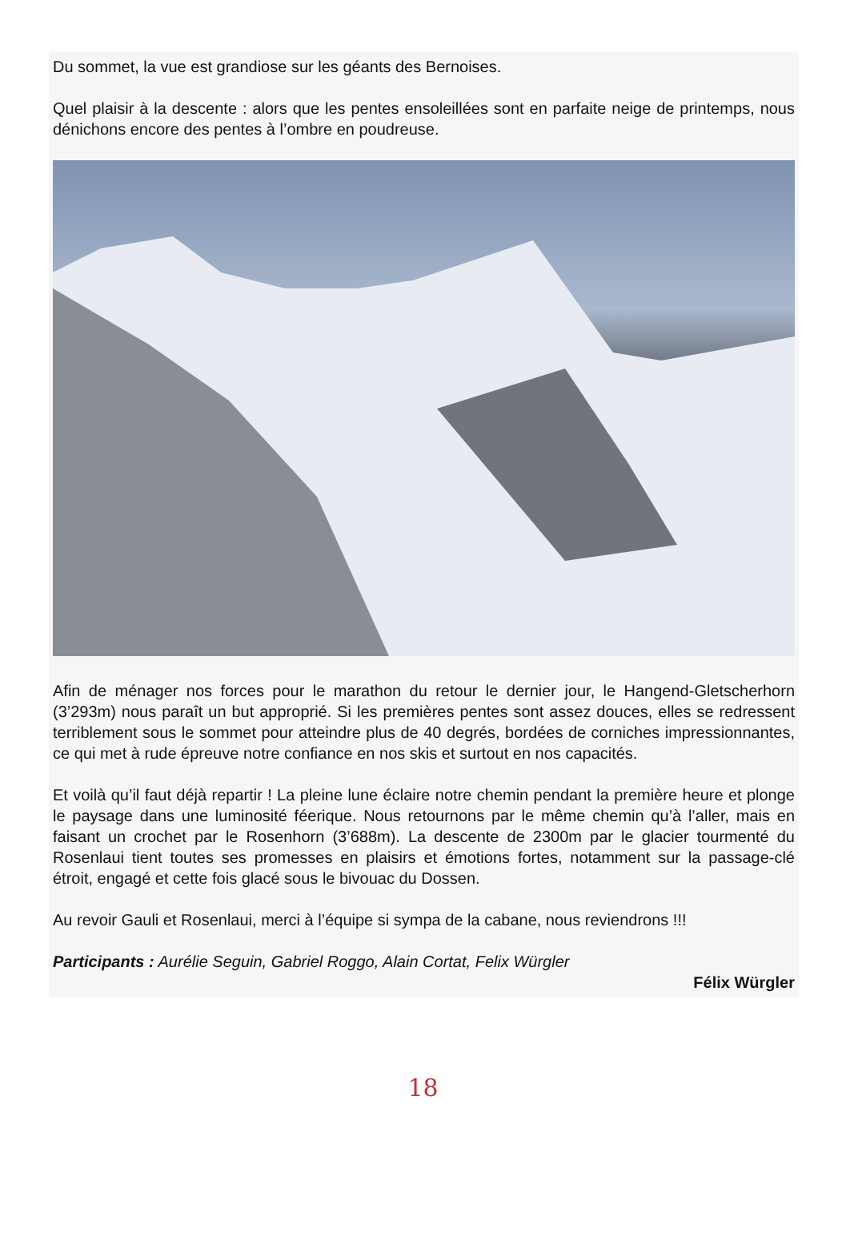Du sommet, la vue est grandiose sur les géants des Bernoises.
Quel plaisir à la descente : alors que les pentes ensoleillées sont en parfaite neige de printemps, nous dénichons encore des pentes à l’ombre en poudreuse.
Afin de ménager nos forces pour le marathon du retour le dernier jour, le Hangend-Gletscherhorn (3’293m) nous paraît un but approprié. Si les premières pentes sont assez douces, elles se redressent terriblement sous le sommet pour atteindre plus de 40 degrés, bordées de corniches impressionnantes, ce qui met à rude épreuve notre confiance en nos skis et surtout en nos capacités.
Et voilà qu’il faut déjà repartir ! La pleine lune éclaire notre chemin pendant la première heure et plonge le paysage dans une luminosité féerique. Nous retournons par le même chemin qu’à l’aller, mais en faisant un crochet par le Rosenhorn (3’688m). La descente de 2300m par le glacier tourmenté du Rosenlaui tient toutes ses promesses en plaisirs et émotions fortes, notamment sur la passage-clé étroit, engagé et cette fois glacé sous le bivouac du Dossen.
Au revoir Gauli et Rosenlaui, merci à l’équipe si sympa de la cabane, nous reviendrons !!!
Participants : Aurélie Seguin, Gabriel Roggo, Alain Cortat, Felix Würgler
Félix Würgler
18